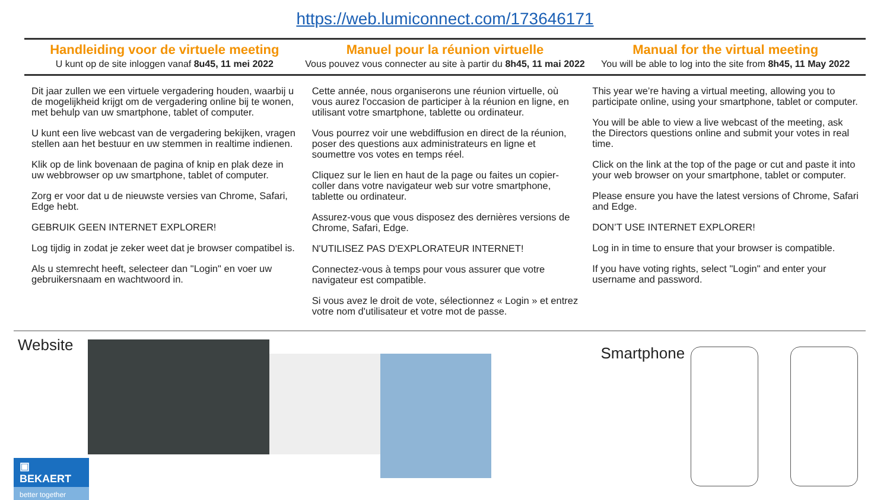https://web.lumiconnect.com/173646171
Handleiding voor de virtuele meeting
U kunt op de site inloggen vanaf 8u45, 11 mei 2022
Manuel pour la réunion virtuelle
Vous pouvez vous connecter au site à partir du 8h45, 11 mai 2022
Manual for the virtual meeting
You will be able to log into the site from 8h45, 11 May 2022
Dit jaar zullen we een virtuele vergadering houden, waarbij u de mogelijkheid krijgt om de vergadering online bij te wonen, met behulp van uw smartphone, tablet of computer.
U kunt een live webcast van de vergadering bekijken, vragen stellen aan het bestuur en uw stemmen in realtime indienen.
Klik op de link bovenaan de pagina of knip en plak deze in uw webbrowser op uw smartphone, tablet of computer.
Zorg er voor dat u de nieuwste versies van Chrome, Safari, Edge hebt.
GEBRUIK GEEN INTERNET EXPLORER!
Log tijdig in zodat je zeker weet dat je browser compatibel is.
Als u stemrecht heeft, selecteer dan "Login" en voer uw gebruikersnaam en wachtwoord in.
Cette année, nous organiserons une réunion virtuelle, où vous aurez l'occasion de participer à la réunion en ligne, en utilisant votre smartphone, tablette ou ordinateur.
Vous pourrez voir une webdiffusion en direct de la réunion, poser des questions aux administrateurs en ligne et soumettre vos votes en temps réel.
Cliquez sur le lien en haut de la page ou faites un copier-coller dans votre navigateur web sur votre smartphone, tablette ou ordinateur.
Assurez-vous que vous disposez des dernières versions de Chrome, Safari, Edge.
N'UTILISEZ PAS D'EXPLORATEUR INTERNET!
Connectez-vous à temps pour vous assurer que votre navigateur est compatible.
Si vous avez le droit de vote, sélectionnez « Login » et entrez votre nom d'utilisateur et votre mot de passe.
This year we’re having a virtual meeting, allowing you to participate online, using your smartphone, tablet or computer.
You will be able to view a live webcast of the meeting, ask the Directors questions online and submit your votes in real time.
Click on the link at the top of the page or cut and paste it into your web browser on your smartphone, tablet or computer.
Please ensure you have the latest versions of Chrome, Safari and Edge.
DON’T USE INTERNET EXPLORER!
Log in in time to ensure that your browser is compatible.
If you have voting rights, select "Login" and enter your username and password.
Website
Smartphone
▣ BEKAERT
better together